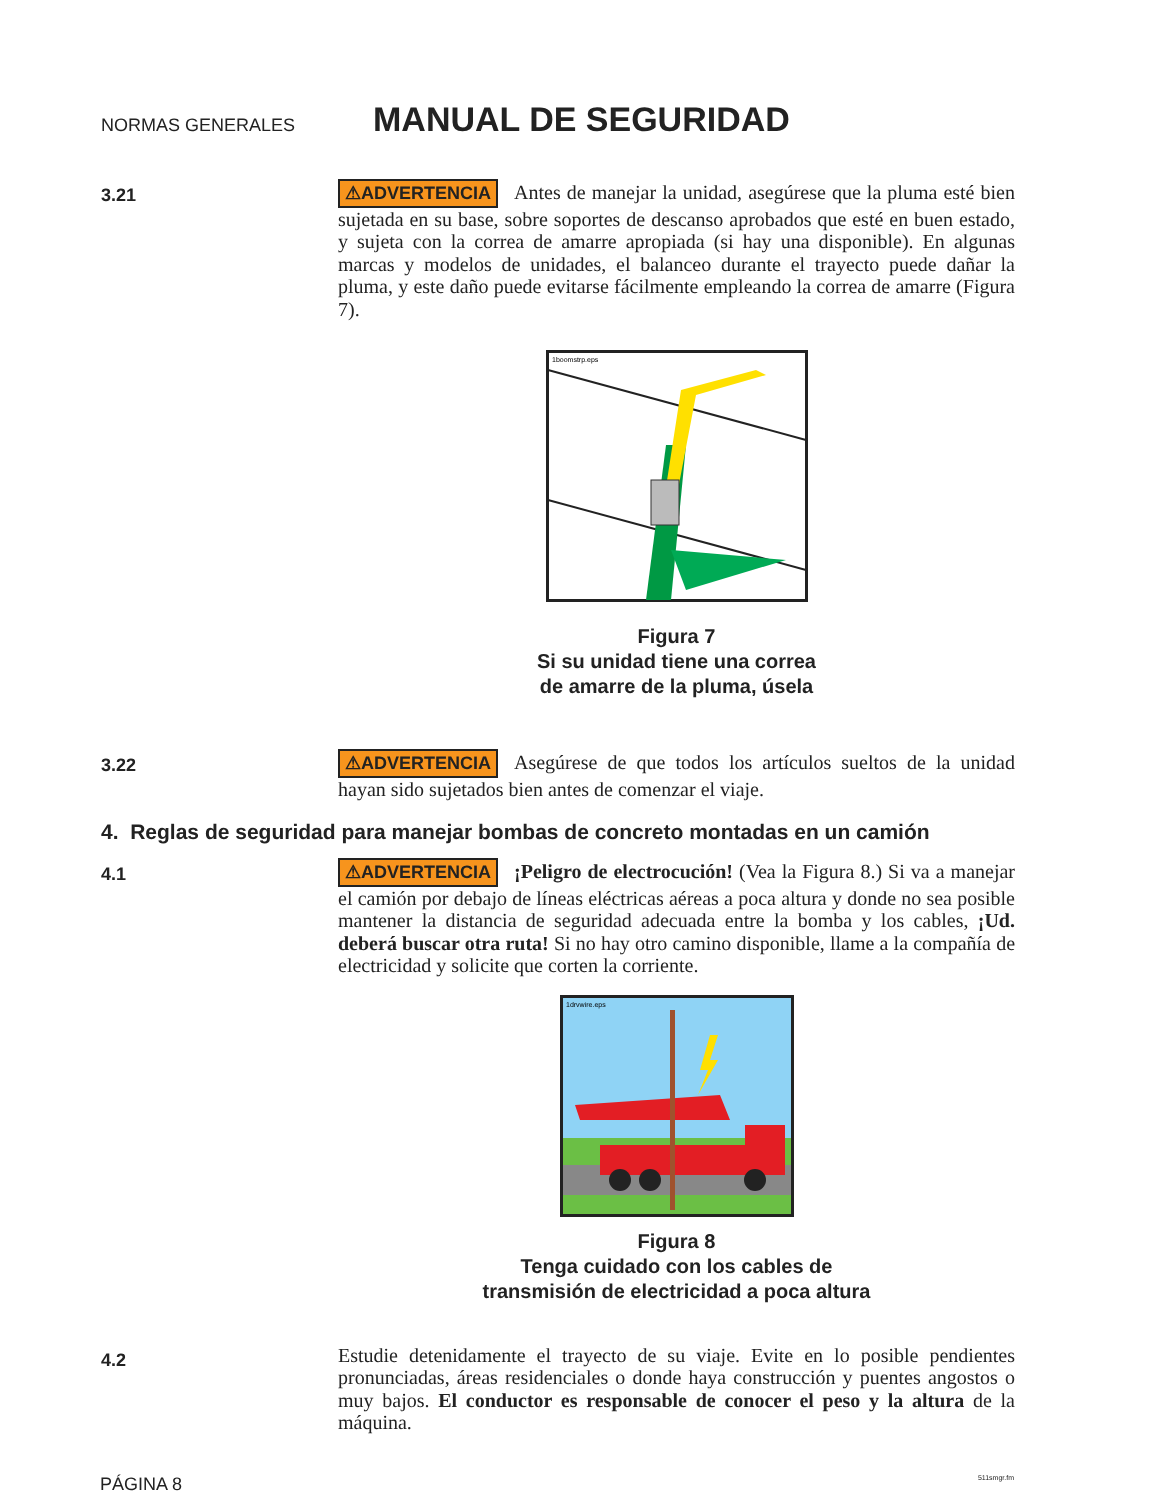NORMAS GENERALES MANUAL DE SEGURIDAD
3.21
⚠ADVERTENCIA Antes de manejar la unidad, asegúrese que la pluma esté bien sujetada en su base, sobre soportes de descanso aprobados que esté en buen estado, y sujeta con la correa de amarre apropiada (si hay una disponible). En algunas marcas y modelos de unidades, el balanceo durante el trayecto puede dañar la pluma, y este daño puede evitarse fácilmente empleando la correa de amarre (Figura 7).
1boomstrp.eps
Figura 7
Si su unidad tiene una correa
de amarre de la pluma, úsela
3.22
⚠ADVERTENCIA Asegúrese de que todos los artículos sueltos de la unidad hayan sido sujetados bien antes de comenzar el viaje.
4. Reglas de seguridad para manejar bombas de concreto montadas en un camión
4.1
⚠ADVERTENCIA ¡Peligro de electrocución! (Vea la Figura 8.) Si va a manejar el camión por debajo de líneas eléctricas aéreas a poca altura y donde no sea posible mantener la distancia de seguridad adecuada entre la bomba y los cables, ¡Ud. deberá buscar otra ruta! Si no hay otro camino disponible, llame a la compañía de electricidad y solicite que corten la corriente.
1drvwire.eps
Figura 8
Tenga cuidado con los cables de
transmisión de electricidad a poca altura
4.2
Estudie detenidamente el trayecto de su viaje. Evite en lo posible pendientes pronunciadas, áreas residenciales o donde haya construcción y puentes angostos o muy bajos. El conductor es responsable de conocer el peso y la altura de la máquina.
PÁGINA 8 511smgr.fm